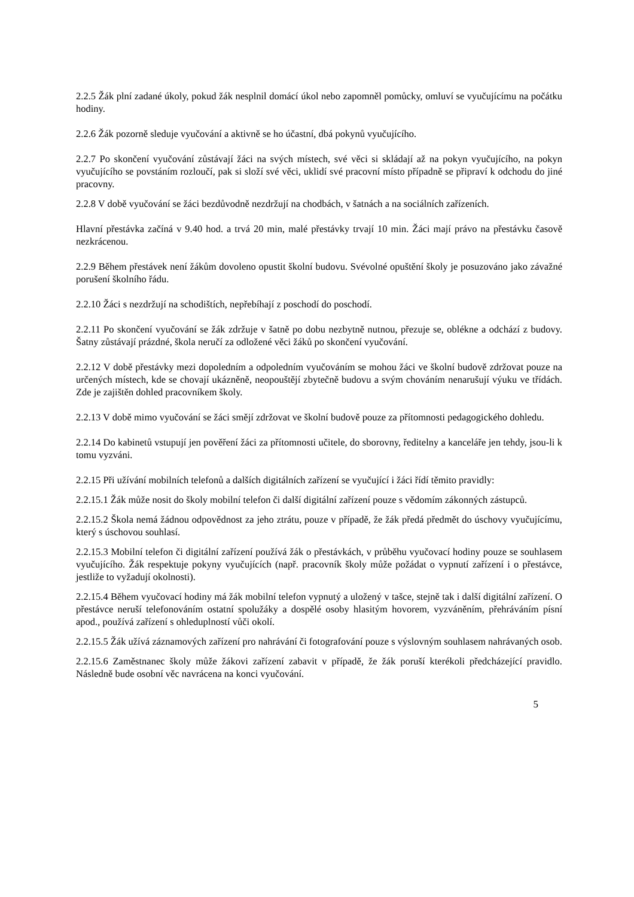2.2.5 Žák plní zadané úkoly, pokud žák nesplnil domácí úkol nebo zapomněl pomůcky, omluví se vyučujícímu na počátku hodiny.
2.2.6 Žák pozorně sleduje vyučování a aktivně se ho účastní, dbá pokynů vyučujícího.
2.2.7 Po skončení vyučování zůstávají žáci na svých místech, své věci si skládají až na pokyn vyučujícího, na pokyn vyučujícího se povstáním rozloučí, pak si složí své věci, uklidí své pracovní místo případně se připraví k odchodu do jiné pracovny.
2.2.8 V době vyučování se žáci bezdůvodně nezdržují na chodbách, v šatnách a na sociálních zařízeních.
Hlavní přestávka začíná v 9.40 hod. a trvá 20 min, malé přestávky trvají 10 min. Žáci mají právo na přestávku časově nezkrácenou.
2.2.9 Během přestávek není žákům dovoleno opustit školní budovu. Svévolné opuštění školy je posuzováno jako závažné porušení školního řádu.
2.2.10 Žáci s nezdržují na schodištích, nepřebíhají z poschodí do poschodí.
2.2.11 Po skončení vyučování se žák zdržuje v šatně po dobu nezbytně nutnou, přezuje se, oblékne a odchází z budovy. Šatny zůstávají prázdné, škola neručí za odložené věci žáků po skončení vyučování.
2.2.12 V době přestávky mezi dopoledním a odpoledním vyučováním se mohou žáci ve školní budově zdržovat pouze na určených místech, kde se chovají ukázněně, neopouštějí zbytečně budovu a svým chováním nenarušují výuku ve třídách. Zde je zajištěn dohled pracovníkem školy.
2.2.13 V době mimo vyučování se žáci smějí zdržovat ve školní budově pouze za přítomnosti pedagogického dohledu.
2.2.14 Do kabinetů vstupují jen pověření žáci za přítomnosti učitele, do sborovny, ředitelny a kanceláře jen tehdy, jsou-li k tomu vyzváni.
2.2.15 Při užívání mobilních telefonů a dalších digitálních zařízení se vyučující i žáci řídí těmito pravidly:
2.2.15.1 Žák může nosit do školy mobilní telefon či další digitální zařízení pouze s vědomím zákonných zástupců.
2.2.15.2 Škola nemá žádnou odpovědnost za jeho ztrátu, pouze v případě, že žák předá předmět do úschovy vyučujícímu, který s úschovou souhlasí.
2.2.15.3 Mobilní telefon či digitální zařízení používá žák o přestávkách, v průběhu vyučovací hodiny pouze se souhlasem vyučujícího. Žák respektuje pokyny vyučujících (např. pracovník školy může požádat o vypnutí zařízení i o přestávce, jestliže to vyžadují okolnosti).
2.2.15.4 Během vyučovací hodiny má žák mobilní telefon vypnutý a uložený v tašce, stejně tak i další digitální zařízení. O přestávce neruší telefonováním ostatní spolužáky a dospělé osoby hlasitým hovorem, vyzváněním, přehráváním písní apod., používá zařízení s ohleduplností vůči okolí.
2.2.15.5 Žák užívá záznamových zařízení pro nahrávání či fotografování pouze s výslovným souhlasem nahrávaných osob.
2.2.15.6 Zaměstnanec školy může žákovi zařízení zabavit v případě, že žák poruší kterékoli předcházející pravidlo. Následně bude osobní věc navrácena na konci vyučování.
5